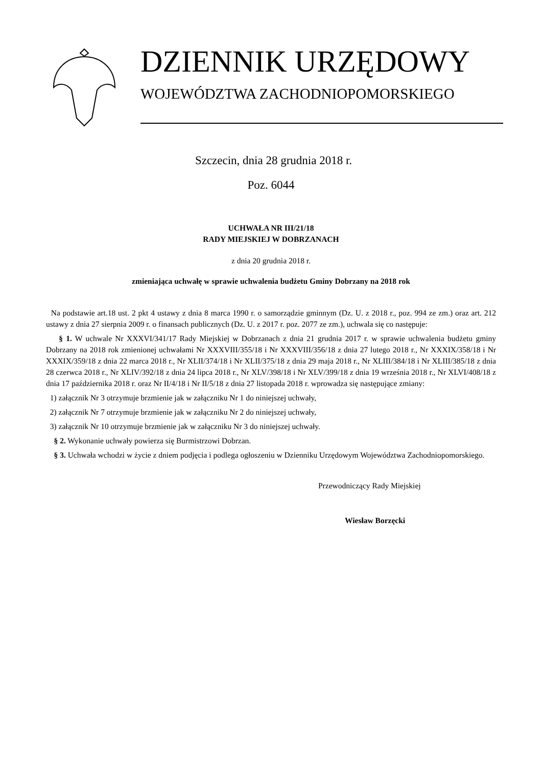DZIENNIK URZĘDOWY
WOJEWÓDZTWA ZACHODNIOPOMORSKIEGO
Szczecin, dnia 28 grudnia 2018 r.
Poz. 6044
UCHWAŁA NR III/21/18
RADY MIEJSKIEJ W DOBRZANACH
z dnia 20 grudnia 2018 r.
zmieniająca uchwałę w sprawie uchwalenia budżetu Gminy Dobrzany na 2018 rok
Na podstawie art.18 ust. 2 pkt 4 ustawy z dnia 8 marca 1990 r. o samorządzie gminnym (Dz. U. z 2018 r., poz. 994 ze zm.) oraz art. 212 ustawy z dnia 27 sierpnia 2009 r. o finansach publicznych (Dz. U. z 2017 r. poz. 2077 ze zm.), uchwala się co następuje:
§ 1. W uchwale Nr XXXVI/341/17 Rady Miejskiej w Dobrzanach z dnia 21 grudnia 2017 r. w sprawie uchwalenia budżetu gminy Dobrzany na 2018 rok zmienionej uchwałami Nr XXXVIII/355/18 i Nr XXXVIII/356/18 z dnia 27 lutego 2018 r., Nr XXXIX/358/18 i Nr XXXIX/359/18 z dnia 22 marca 2018 r., Nr XLII/374/18 i Nr XLII/375/18 z dnia 29 maja 2018 r., Nr XLIII/384/18 i Nr XLIII/385/18 z dnia 28 czerwca 2018 r., Nr XLIV/392/18 z dnia 24 lipca 2018 r., Nr XLV/398/18 i Nr XLV/399/18 z dnia 19 września 2018 r., Nr XLVI/408/18 z dnia 17 października 2018 r. oraz Nr II/4/18 i Nr II/5/18 z dnia 27 listopada 2018 r. wprowadza się następujące zmiany:
1) załącznik Nr 3 otrzymuje brzmienie jak w załączniku Nr 1 do niniejszej uchwały,
2) załącznik Nr 7 otrzymuje brzmienie jak w załączniku Nr 2 do niniejszej uchwały,
3) załącznik Nr 10 otrzymuje brzmienie jak w załączniku Nr 3 do niniejszej uchwały.
§ 2. Wykonanie uchwały powierza się Burmistrzowi Dobrzan.
§ 3. Uchwała wchodzi w życie z dniem podjęcia i podlega ogłoszeniu w Dzienniku Urzędowym Województwa Zachodniopomorskiego.
Przewodniczący Rady Miejskiej
Wiesław Borzęcki